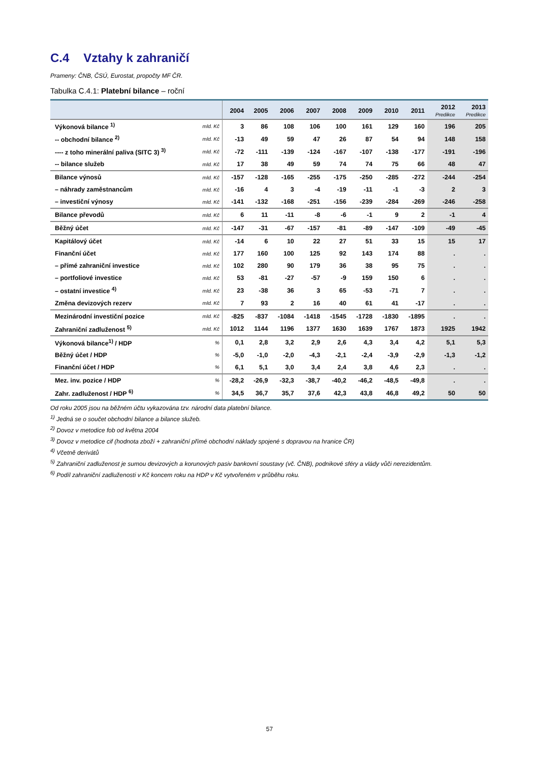C.4 Vztahy k zahraničí
Prameny: ČNB, ČSÚ, Eurostat, propočty MF ČR.
Tabulka C.4.1: Platební bilance – roční
| | | 2004 | 2005 | 2006 | 2007 | 2008 | 2009 | 2010 | 2011 | 2012 Predikce | 2013 Predikce |
| --- | --- | --- | --- | --- | --- | --- | --- | --- | --- | --- | --- |
| Výkonová bilance <sup>1)</sup> | mld. Kč | 3 | 86 | 108 | 106 | 100 | 161 | 129 | 160 | 196 | 205 |
| -- obchodní bilance <sup>2)</sup> | mld. Kč | -13 | 49 | 59 | 47 | 26 | 87 | 54 | 94 | 148 | 158 |
| ---- z toho minerální paliva (SITC 3) <sup>3)</sup> | mld. Kč | -72 | -111 | -139 | -124 | -167 | -107 | -138 | -177 | -191 | -196 |
| -- bilance služeb | mld. Kč | 17 | 38 | 49 | 59 | 74 | 74 | 75 | 66 | 48 | 47 |
| Bilance výnosů | mld. Kč | -157 | -128 | -165 | -255 | -175 | -250 | -285 | -272 | -244 | -254 |
| – náhrady zaměstnancům | mld. Kč | -16 | 4 | 3 | -4 | -19 | -11 | -1 | -3 | 2 | 3 |
| – investiční výnosy | mld. Kč | -141 | -132 | -168 | -251 | -156 | -239 | -284 | -269 | -246 | -258 |
| Bilance převodů | mld. Kč | 6 | 11 | -11 | -8 | -6 | -1 | 9 | 2 | -1 | 4 |
| Běžný účet | mld. Kč | -147 | -31 | -67 | -157 | -81 | -89 | -147 | -109 | -49 | -45 |
| Kapitálový účet | mld. Kč | -14 | 6 | 10 | 22 | 27 | 51 | 33 | 15 | 15 | 17 |
| Finanční účet | mld. Kč | 177 | 160 | 100 | 125 | 92 | 143 | 174 | 88 | . | . |
| – přímé zahraniční investice | mld. Kč | 102 | 280 | 90 | 179 | 36 | 38 | 95 | 75 | . | . |
| – portfoliové investice | mld. Kč | 53 | -81 | -27 | -57 | -9 | 159 | 150 | 6 | . | . |
| – ostatní investice <sup>4)</sup> | mld. Kč | 23 | -38 | 36 | 3 | 65 | -53 | -71 | 7 | . | . |
| Změna devizových rezerv | mld. Kč | 7 | 93 | 2 | 16 | 40 | 61 | 41 | -17 | . | . |
| Mezinárodní investiční pozice | mld. Kč | -825 | -837 | -1084 | -1418 | -1545 | -1728 | -1830 | -1895 | . | . |
| Zahraniční zadluženost <sup>5)</sup> | mld. Kč | 1012 | 1144 | 1196 | 1377 | 1630 | 1639 | 1767 | 1873 | 1925 | 1942 |
| Výkonová bilance<sup>1)</sup> / HDP | % | 0,1 | 2,8 | 3,2 | 2,9 | 2,6 | 4,3 | 3,4 | 4,2 | 5,1 | 5,3 |
| Běžný účet / HDP | % | -5,0 | -1,0 | -2,0 | -4,3 | -2,1 | -2,4 | -3,9 | -2,9 | -1,3 | -1,2 |
| Finanční účet / HDP | % | 6,1 | 5,1 | 3,0 | 3,4 | 2,4 | 3,8 | 4,6 | 2,3 | . | . |
| Mez. inv. pozice / HDP | % | -28,2 | -26,9 | -32,3 | -38,7 | -40,2 | -46,2 | -48,5 | -49,8 | . | . |
| Zahr. zadluženost / HDP <sup>6)</sup> | % | 34,5 | 36,7 | 35,7 | 37,6 | 42,3 | 43,8 | 46,8 | 49,2 | 50 | 50 |
Od roku 2005 jsou na běžném účtu vykazována tzv. národní data platební bilance.
<sup>1)</sup> Jedná se o součet obchodní bilance a bilance služeb.
<sup>2)</sup> Dovoz v metodice fob od května 2004
<sup>3)</sup> Dovoz v metodice cif (hodnota zboží + zahraniční přímé obchodní náklady spojené s dopravou na hranice ČR)
<sup>4)</sup> Včetně derivátů
<sup>5)</sup> Zahraniční zadluženost je sumou devizových a korunových pasiv bankovní soustavy (vč. ČNB), podnikové sféry a vlády vůči nerezidentům.
<sup>6)</sup> Podíl zahraniční zadluženosti v Kč koncem roku na HDP v Kč vytvořeném v průběhu roku.
57